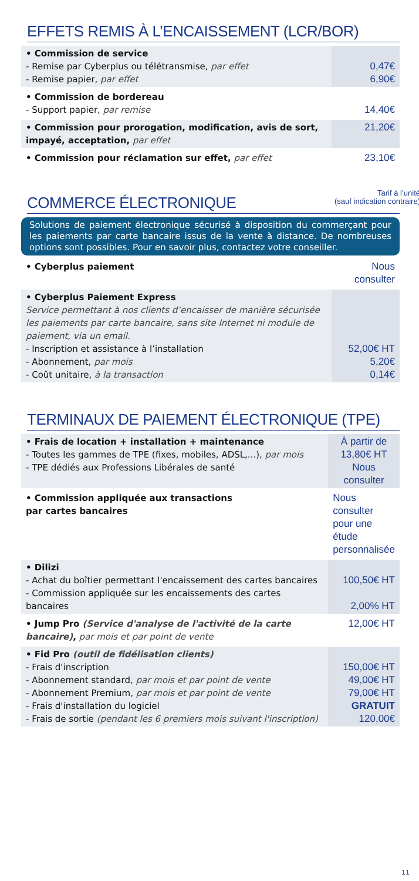EFFETS REMIS À L’ENCAISSEMENT (LCR/BOR)
| • Commission de service - Remise par Cyberplus ou télétransmise, par effet - Remise papier, par effet | 0,47€ 6,90€ |
| • Commission de bordereau - Support papier, par remise | 14,40€ |
| • Commission pour prorogation, modification, avis de sort, impayé, acceptation, par effet | 21,20€ |
| • Commission pour réclamation sur effet, par effet | 23,10€ |
Tarif à l’unité
(sauf indication contraire)
COMMERCE ÉLECTRONIQUE
Solutions de paiement électronique sécurisé à disposition du commerçant pour les paiements par carte bancaire issus de la vente à distance. De nombreuses options sont possibles. Pour en savoir plus, contactez votre conseiller.
| • Cyberplus paiement | Nous consulter |
| • Cyberplus Paiement Express Service permettant à nos clients d’encaisser de manière sécurisée les paiements par carte bancaire, sans site Internet ni module de paiement, via un email. - Inscription et assistance à l’installation - Abonnement, par mois - Coût unitaire, à la transaction | 52,00€ HT 5,20€ 0,14€ |
TERMINAUX DE PAIEMENT ÉLECTRONIQUE (TPE)
| • Frais de location + installation + maintenance - Toutes les gammes de TPE (fixes, mobiles, ADSL,...), par mois - TPE dédiés aux Professions Libérales de santé | À partir de 13,80€ HT Nous consulter |
| • Commission appliquée aux transactions par cartes bancaires | Nous consulter pour une étude personnalisée |
| • Dilizi - Achat du boîtier permettant l'encaissement des cartes bancaires - Commission appliquée sur les encaissements des cartes bancaires | 100,50€ HT 2,00% HT |
| • Jump Pro (Service d'analyse de l'activité de la carte bancaire) , par mois et par point de vente | 12,00€ HT |
| • Fid Pro (outil de fidélisation clients) - Frais d'inscription - Abonnement standard, par mois et par point de vente - Abonnement Premium, par mois et par point de vente - Frais d'installation du logiciel - Frais de sortie (pendant les 6 premiers mois suivant l'inscription) | 150,00€ HT 49,00€ HT 79,00€ HT GRATUIT 120,00€ |
11